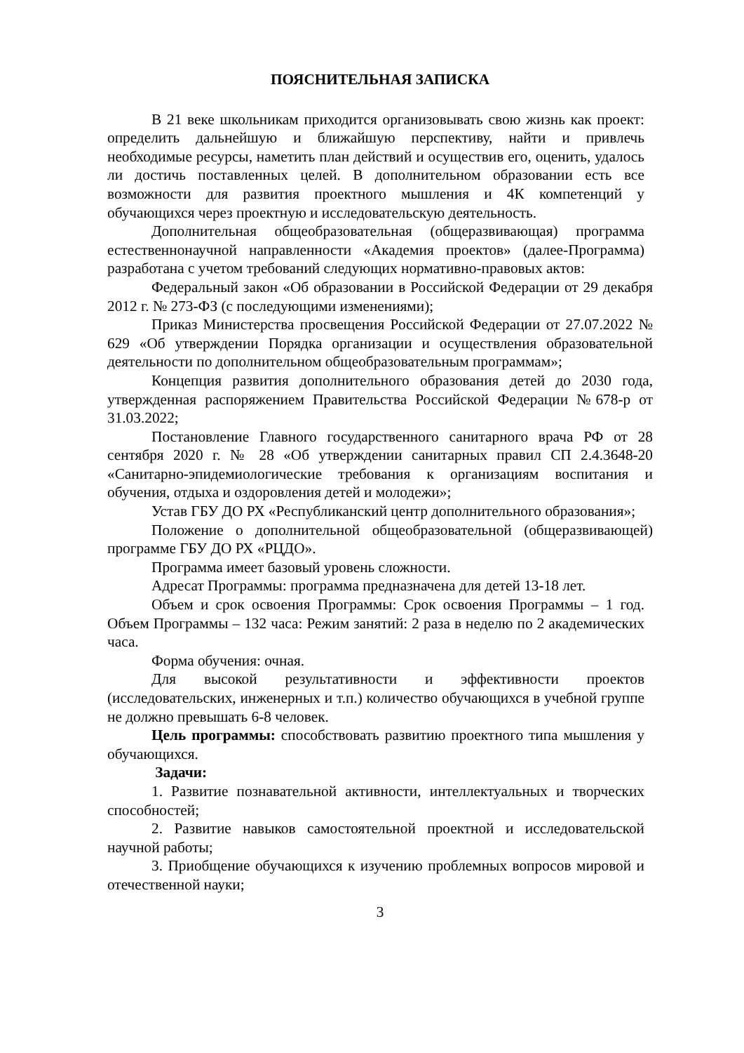ПОЯСНИТЕЛЬНАЯ ЗАПИСКА
В 21 веке школьникам приходится организовывать свою жизнь как проект: определить дальнейшую и ближайшую перспективу, найти и привлечь необходимые ресурсы, наметить план действий и осуществив его, оценить, удалось ли достичь поставленных целей. В дополнительном образовании есть все возможности для развития проектного мышления и 4К компетенций у обучающихся через проектную и исследовательскую деятельность.
Дополнительная общеобразовательная (общеразвивающая) программа естественнонаучной направленности «Академия проектов» (далее-Программа) разработана с учетом требований следующих нормативно-правовых актов:
Федеральный закон «Об образовании в Российской Федерации от 29 декабря 2012 г. № 273-ФЗ (с последующими изменениями);
Приказ Министерства просвещения Российской Федерации от 27.07.2022 № 629 «Об утверждении Порядка организации и осуществления образовательной деятельности по дополнительном общеобразовательным программам»;
Концепция развития дополнительного образования детей до 2030 года, утвержденная распоряжением Правительства Российской Федерации №678-р от 31.03.2022;
Постановление Главного государственного санитарного врача РФ от 28 сентября 2020 г. № 28 «Об утверждении санитарных правил СП 2.4.3648-20 «Санитарно-эпидемиологические требования к организациям воспитания и обучения, отдыха и оздоровления детей и молодежи»;
Устав ГБУ ДО РХ «Республиканский центр дополнительного образования»;
Положение о дополнительной общеобразовательной (общеразвивающей) программе ГБУ ДО РХ «РЦДО».
Программа имеет базовый уровень сложности.
Адресат Программы: программа предназначена для детей 13-18 лет.
Объем и срок освоения Программы: Срок освоения Программы – 1 год. Объем Программы – 132 часа: Режим занятий: 2 раза в неделю по 2 академических часа.
Форма обучения: очная.
Для высокой результативности и эффективности проектов (исследовательских, инженерных и т.п.) количество обучающихся в учебной группе не должно превышать 6-8 человек.
Цель программы: способствовать развитию проектного типа мышления у обучающихся.
Задачи:
1. Развитие познавательной активности, интеллектуальных и творческих способностей;
2. Развитие навыков самостоятельной проектной и исследовательской научной работы;
3. Приобщение обучающихся к изучению проблемных вопросов мировой и отечественной науки;
3